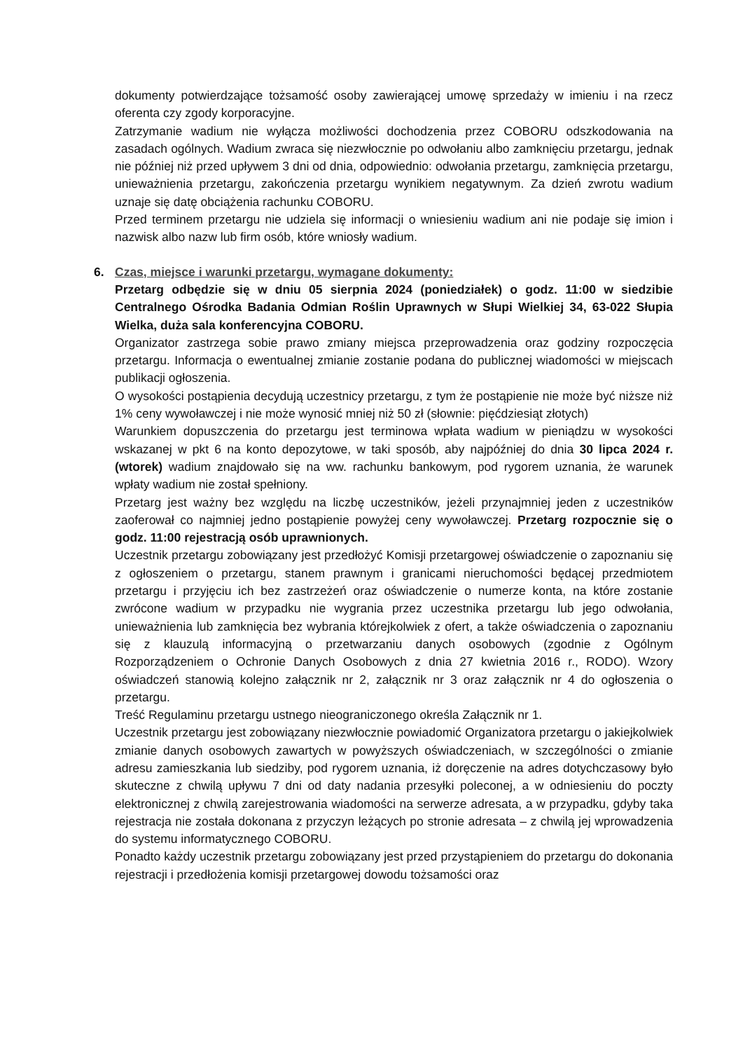dokumenty potwierdzające tożsamość osoby zawierającej umowę sprzedaży w imieniu i na rzecz oferenta czy zgody korporacyjne.
Zatrzymanie wadium nie wyłącza możliwości dochodzenia przez COBORU odszkodowania na zasadach ogólnych. Wadium zwraca się niezwłocznie po odwołaniu albo zamknięciu przetargu, jednak nie później niż przed upływem 3 dni od dnia, odpowiednio: odwołania przetargu, zamknięcia przetargu, unieważnienia przetargu, zakończenia przetargu wynikiem negatywnym. Za dzień zwrotu wadium uznaje się datę obciążenia rachunku COBORU.
Przed terminem przetargu nie udziela się informacji o wniesieniu wadium ani nie podaje się imion i nazwisk albo nazw lub firm osób, które wniosły wadium.
6. Czas, miejsce i warunki przetargu, wymagane dokumenty:
Przetarg odbędzie się w dniu 05 sierpnia 2024 (poniedziałek) o godz. 11:00 w siedzibie Centralnego Ośrodka Badania Odmian Roślin Uprawnych w Słupi Wielkiej 34, 63-022 Słupia Wielka, duża sala konferencyjna COBORU.
Organizator zastrzega sobie prawo zmiany miejsca przeprowadzenia oraz godziny rozpoczęcia przetargu. Informacja o ewentualnej zmianie zostanie podana do publicznej wiadomości w miejscach publikacji ogłoszenia.
O wysokości postąpienia decydują uczestnicy przetargu, z tym że postąpienie nie może być niższe niż 1% ceny wywoławczej i nie może wynosić mniej niż 50 zł (słownie: pięćdziesiąt złotych)
Warunkiem dopuszczenia do przetargu jest terminowa wpłata wadium w pieniądzu w wysokości wskazanej w pkt 6 na konto depozytowe, w taki sposób, aby najpóźniej do dnia 30 lipca 2024 r. (wtorek) wadium znajdowało się na ww. rachunku bankowym, pod rygorem uznania, że warunek wpłaty wadium nie został spełniony.
Przetarg jest ważny bez względu na liczbę uczestników, jeżeli przynajmniej jeden z uczestników zaoferował co najmniej jedno postąpienie powyżej ceny wywoławczej. Przetarg rozpocznie się o godz. 11:00 rejestracją osób uprawnionych.
Uczestnik przetargu zobowiązany jest przedłożyć Komisji przetargowej oświadczenie o zapoznaniu się z ogłoszeniem o przetargu, stanem prawnym i granicami nieruchomości będącej przedmiotem przetargu i przyjęciu ich bez zastrzeżeń oraz oświadczenie o numerze konta, na które zostanie zwrócone wadium w przypadku nie wygrania przez uczestnika przetargu lub jego odwołania, unieważnienia lub zamknięcia bez wybrania którejkolwiek z ofert, a także oświadczenia o zapoznaniu się z klauzulą informacyjną o przetwarzaniu danych osobowych (zgodnie z Ogólnym Rozporządzeniem o Ochronie Danych Osobowych z dnia 27 kwietnia 2016 r., RODO). Wzory oświadczeń stanowią kolejno załącznik nr 2, załącznik nr 3 oraz załącznik nr 4 do ogłoszenia o przetargu.
Treść Regulaminu przetargu ustnego nieograniczonego określa Załącznik nr 1.
Uczestnik przetargu jest zobowiązany niezwłocznie powiadomić Organizatora przetargu o jakiejkolwiek zmianie danych osobowych zawartych w powyższych oświadczeniach, w szczególności o zmianie adresu zamieszkania lub siedziby, pod rygorem uznania, iż doręczenie na adres dotychczasowy było skuteczne z chwilą upływu 7 dni od daty nadania przesyłki poleconej, a w odniesieniu do poczty elektronicznej z chwilą zarejestrowania wiadomości na serwerze adresata, a w przypadku, gdyby taka rejestracja nie została dokonana z przyczyn leżących po stronie adresata – z chwilą jej wprowadzenia do systemu informatycznego COBORU.
Ponadto każdy uczestnik przetargu zobowiązany jest przed przystąpieniem do przetargu do dokonania rejestracji i przedłożenia komisji przetargowej dowodu tożsamości oraz